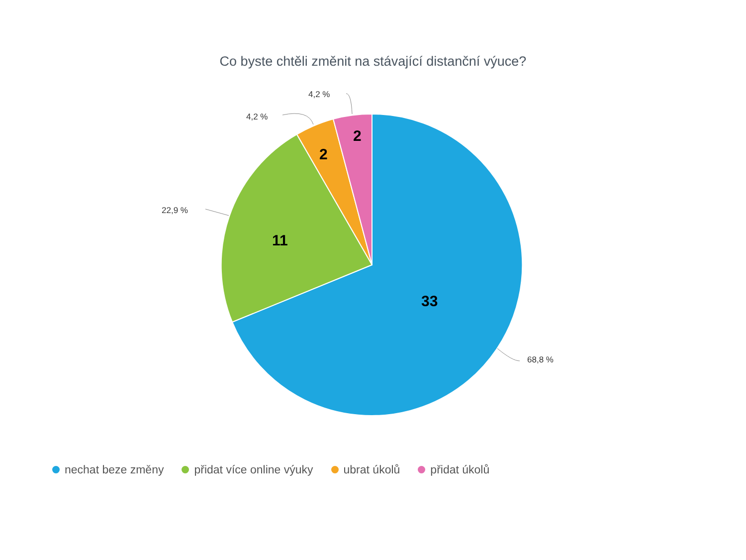Co byste chtěli změnit na stávající distanční výuce?
4,2 %
4,2 %
22,9 %
68,8 %
2
2
11
33
nechat beze změny přidat více online výuky ubrat úkolů přidat úkolů